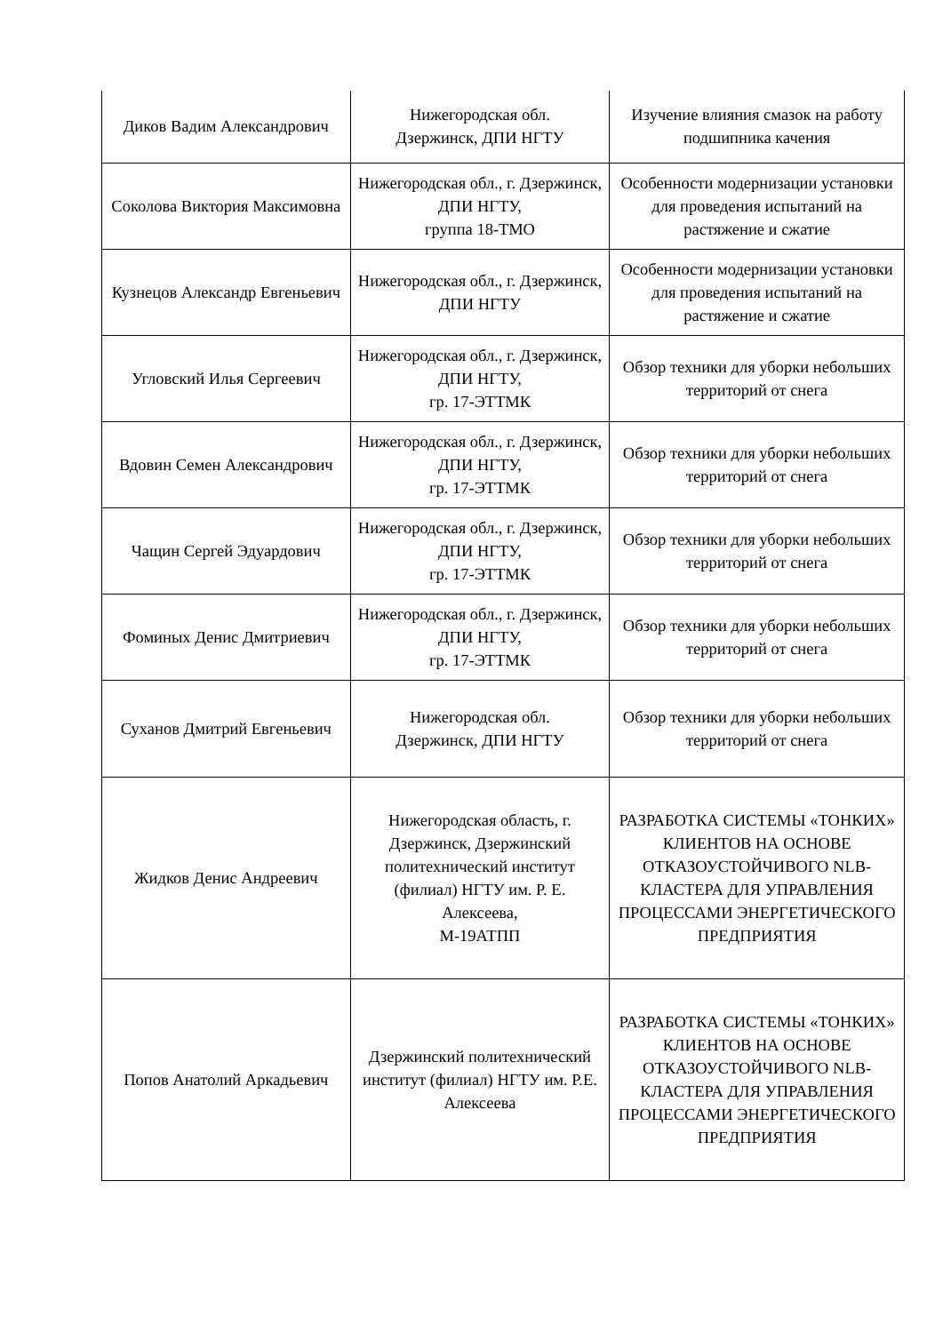| Диков Вадим Александрович | Нижегородская обл. Дзержинск, ДПИ НГТУ | Изучение влияния смазок на работу подшипника качения |
| Соколова Виктория Максимовна | Нижегородская обл., г. Дзержинск, ДПИ НГТУ, группа 18-ТМО | Особенности модернизации установки для проведения испытаний на растяжение и сжатие |
| Кузнецов Александр Евгеньевич | Нижегородская обл., г. Дзержинск, ДПИ НГТУ | Особенности модернизации установки для проведения испытаний на растяжение и сжатие |
| Угловский Илья Сергеевич | Нижегородская обл., г. Дзержинск, ДПИ НГТУ, гр. 17-ЭТТМК | Обзор техники для уборки небольших территорий от снега |
| Вдовин Семен Александрович | Нижегородская обл., г. Дзержинск, ДПИ НГТУ, гр. 17-ЭТТМК | Обзор техники для уборки небольших территорий от снега |
| Чащин Сергей Эдуардович | Нижегородская обл., г. Дзержинск, ДПИ НГТУ, гр. 17-ЭТТМК | Обзор техники для уборки небольших территорий от снега |
| Фоминых Денис Дмитриевич | Нижегородская обл., г. Дзержинск, ДПИ НГТУ, гр. 17-ЭТТМК | Обзор техники для уборки небольших территорий от снега |
| Суханов Дмитрий Евгеньевич | Нижегородская обл. Дзержинск, ДПИ НГТУ | Обзор техники для уборки небольших территорий от снега |
| Жидков Денис Андреевич | Нижегородская область, г. Дзержинск, Дзержинский политехнический институт (филиал) НГТУ им. Р. Е. Алексеева, М-19АТПП | РАЗРАБОТКА СИСТЕМЫ «ТОНКИХ» КЛИЕНТОВ НА ОСНОВЕ ОТКАЗОУСТОЙЧИВОГО NLB-КЛАСТЕРА ДЛЯ УПРАВЛЕНИЯ ПРОЦЕССАМИ ЭНЕРГЕТИЧЕСКОГО ПРЕДПРИЯТИЯ |
| Попов Анатолий Аркадьевич | Дзержинский политехнический институт (филиал) НГТУ им. Р.Е. Алексеева | РАЗРАБОТКА СИСТЕМЫ «ТОНКИХ» КЛИЕНТОВ НА ОСНОВЕ ОТКАЗОУСТОЙЧИВОГО NLB-КЛАСТЕРА ДЛЯ УПРАВЛЕНИЯ ПРОЦЕССАМИ ЭНЕРГЕТИЧЕСКОГО ПРЕДПРИЯТИЯ |